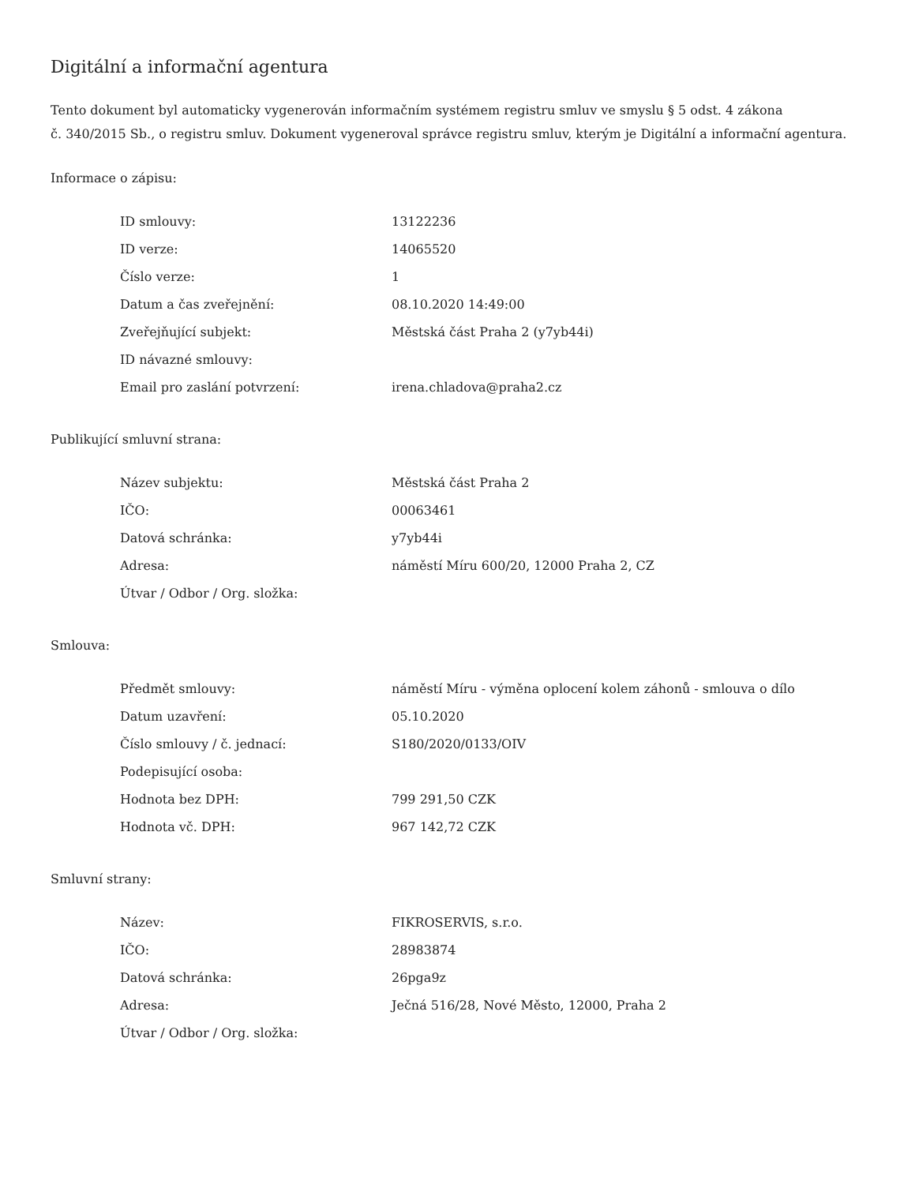Digitální a informační agentura
Tento dokument byl automaticky vygenerován informačním systémem registru smluv ve smyslu § 5 odst. 4 zákona
č. 340/2015 Sb., o registru smluv. Dokument vygeneroval správce registru smluv, kterým je Digitální a informační agentura.
Informace o zápisu:
| ID smlouvy: | 13122236 |
| ID verze: | 14065520 |
| Číslo verze: | 1 |
| Datum a čas zveřejnění: | 08.10.2020 14:49:00 |
| Zveřejňující subjekt: | Městská část Praha 2 (y7yb44i) |
| ID návazné smlouvy: | |
| Email pro zaslání potvrzení: | irena.chladova@praha2.cz |
Publikující smluvní strana:
| Název subjektu: | Městská část Praha 2 |
| IČO: | 00063461 |
| Datová schránka: | y7yb44i |
| Adresa: | náměstí Míru 600/20, 12000 Praha 2, CZ |
| Útvar / Odbor / Org. složka: | |
Smlouva:
| Předmět smlouvy: | náměstí Míru - výměna oplocení kolem záhonů - smlouva o dílo |
| Datum uzavření: | 05.10.2020 |
| Číslo smlouvy / č. jednací: | S180/2020/0133/OIV |
| Podepisující osoba: | |
| Hodnota bez DPH: | 799 291,50 CZK |
| Hodnota vč. DPH: | 967 142,72 CZK |
Smluvní strany:
| Název: | FIKROSERVIS, s.r.o. |
| IČO: | 28983874 |
| Datová schránka: | 26pga9z |
| Adresa: | Ječná 516/28, Nové Město, 12000, Praha 2 |
| Útvar / Odbor / Org. složka: | |